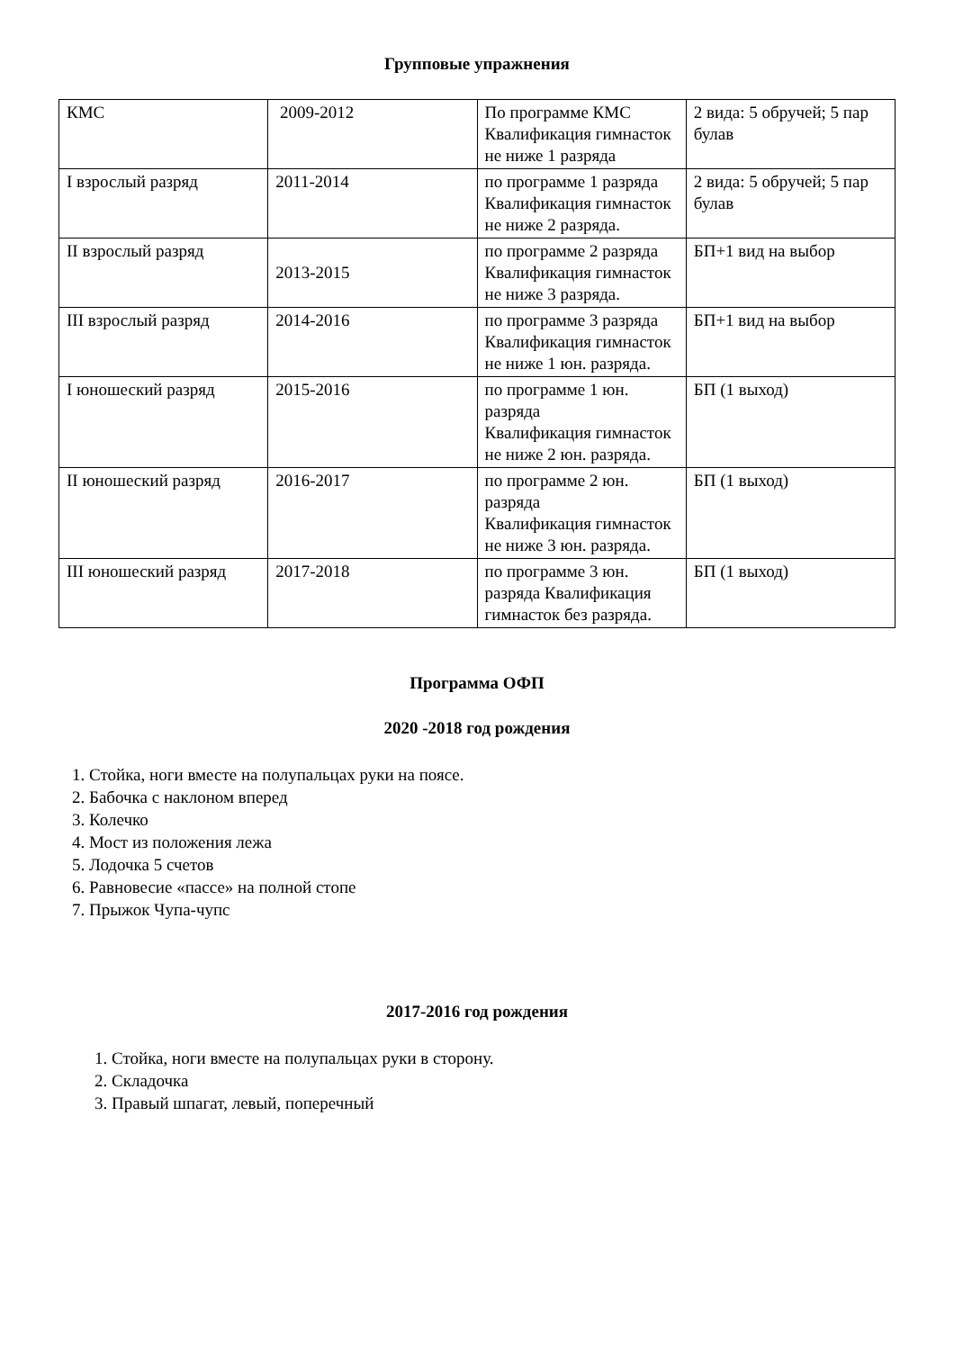Групповые упражнения
| КМС | 2009-2012 | По программе КМС Квалификация гимнасток не ниже 1 разряда | 2 вида: 5 обручей; 5 пар булав |
| I взрослый разряд | 2011-2014 | по программе 1 разряда Квалификация гимнасток не ниже 2 разряда. | 2 вида: 5 обручей; 5 пар булав |
| II взрослый разряд | 2013-2015 | по программе 2 разряда Квалификация гимнасток не ниже 3 разряда. | БП+1 вид на выбор |
| III взрослый разряд | 2014-2016 | по программе 3 разряда Квалификация гимнасток не ниже 1 юн. разряда. | БП+1 вид на выбор |
| I юношеский разряд | 2015-2016 | по программе 1 юн. разряда Квалификация гимнасток не ниже 2 юн. разряда. | БП (1 выход) |
| II юношеский разряд | 2016-2017 | по программе 2 юн. разряда Квалификация гимнасток не ниже 3 юн. разряда. | БП (1 выход) |
| III юношеский разряд | 2017-2018 | по программе 3 юн. разряда Квалификация гимнасток без разряда. | БП (1 выход) |
Программа ОФП
2020 -2018 год рождения
1. Стойка, ноги вместе на полупальцах руки на поясе.
2. Бабочка с наклоном вперед
3. Колечко
4. Мост из положения лежа
5. Лодочка 5 счетов
6. Равновесие «пассе» на полной стопе
7. Прыжок Чупа-чупс
2017-2016 год рождения
1. Стойка, ноги вместе на полупальцах руки в сторону.
2. Складочка
3. Правый шпагат, левый, поперечный